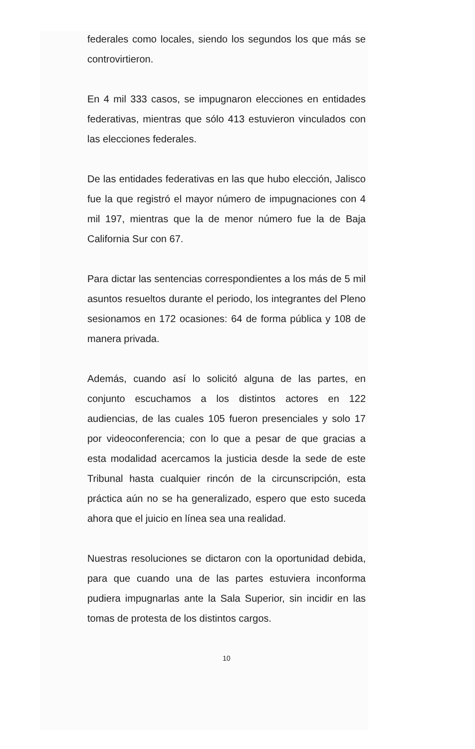federales como locales, siendo los segundos los que más se controvirtieron.
En 4 mil 333 casos, se impugnaron elecciones en entidades federativas, mientras que sólo 413 estuvieron vinculados con las elecciones federales.
De las entidades federativas en las que hubo elección, Jalisco fue la que registró el mayor número de impugnaciones con 4 mil 197, mientras que la de menor número fue la de Baja California Sur con 67.
Para dictar las sentencias correspondientes a los más de 5 mil asuntos resueltos durante el periodo, los integrantes del Pleno sesionamos en 172 ocasiones: 64 de forma pública y 108 de manera privada.
Además, cuando así lo solicitó alguna de las partes, en conjunto escuchamos a los distintos actores en 122 audiencias, de las cuales 105 fueron presenciales y solo 17 por videoconferencia; con lo que a pesar de que gracias a esta modalidad acercamos la justicia desde la sede de este Tribunal hasta cualquier rincón de la circunscripción, esta práctica aún no se ha generalizado, espero que esto suceda ahora que el juicio en línea sea una realidad.
Nuestras resoluciones se dictaron con la oportunidad debida, para que cuando una de las partes estuviera inconforma pudiera impugnarlas ante la Sala Superior, sin incidir en las tomas de protesta de los distintos cargos.
10